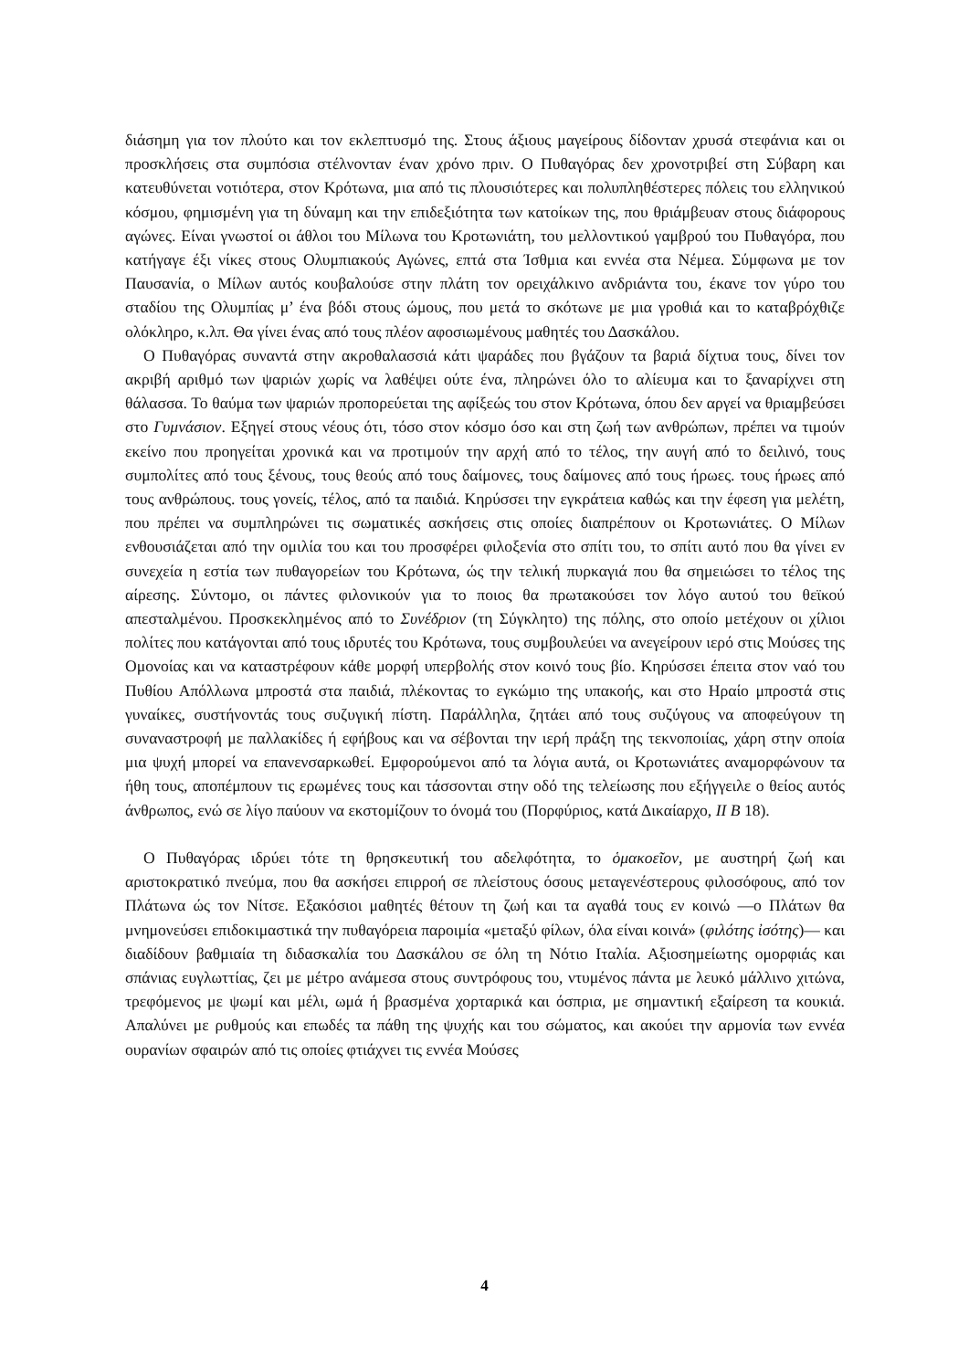διάσημη για τον πλούτο και τον εκλεπτυσμό της. Στους άξιους μαγείρους δίδονταν χρυσά στεφάνια και οι προσκλήσεις στα συμπόσια στέλνονταν έναν χρόνο πριν. Ο Πυθαγόρας δεν χρονοτριβεί στη Σύβαρη και κατευθύνεται νοτιότερα, στον Κρότωνα, μια από τις πλουσιότερες και πολυπληθέστερες πόλεις του ελληνικού κόσμου, φημισμένη για τη δύναμη και την επιδεξιότητα των κατοίκων της, που θριάμβευαν στους διάφορους αγώνες. Είναι γνωστοί οι άθλοι του Μίλωνα του Κροτωνιάτη, του μελλοντικού γαμβρού του Πυθαγόρα, που κατήγαγε έξι νίκες στους Ολυμπιακούς Αγώνες, επτά στα Ίσθμια και εννέα στα Νέμεα. Σύμφωνα με τον Παυσανία, ο Μίλων αυτός κουβαλούσε στην πλάτη τον ορειχάλκινο ανδριάντα του, έκανε τον γύρο του σταδίου της Ολυμπίας μ’ ένα βόδι στους ώμους, που μετά το σκότωνε με μια γροθιά και το καταβρόχθιζε ολόκληρο, κ.λπ. Θα γίνει ένας από τους πλέον αφοσιωμένους μαθητές του Δασκάλου.
Ο Πυθαγόρας συναντά στην ακροθαλασσιά κάτι ψαράδες που βγάζουν τα βαριά δίχτυα τους, δίνει τον ακριβή αριθμό των ψαριών χωρίς να λαθέψει ούτε ένα, πληρώνει όλο το αλίευμα και το ξαναρίχνει στη θάλασσα. Το θαύμα των ψαριών προπορεύεται της αφίξεώς του στον Κρότωνα, όπου δεν αργεί να θριαμβεύσει στο Γυμνάσιον. Εξηγεί στους νέους ότι, τόσο στον κόσμο όσο και στη ζωή των ανθρώπων, πρέπει να τιμούν εκείνο που προηγείται χρονικά και να προτιμούν την αρχή από το τέλος, την αυγή από το δειλινό, τους συμπολίτες από τους ξένους, τους θεούς από τους δαίμονες, τους δαίμονες από τους ήρωες. τους ήρωες από τους ανθρώπους. τους γονείς, τέλος, από τα παιδιά. Κηρύσσει την εγκράτεια καθώς και την έφεση για μελέτη, που πρέπει να συμπληρώνει τις σωματικές ασκήσεις στις οποίες διαπρέπουν οι Κροτωνιάτες. Ο Μίλων ενθουσιάζεται από την ομιλία του και του προσφέρει φιλοξενία στο σπίτι του, το σπίτι αυτό που θα γίνει εν συνεχεία η εστία των πυθαγορείων του Κρότωνα, ώς την τελική πυρκαγιά που θα σημειώσει το τέλος της αίρεσης. Σύντομο, οι πάντες φιλονικούν για το ποιος θα πρωτακούσει τον λόγο αυτού του θεϊκού απεσταλμένου. Προσκεκλημένος από το Συνέδριον (τη Σύγκλητο) της πόλης, στο οποίο μετέχουν οι χίλιοι πολίτες που κατάγονται από τους ιδρυτές του Κρότωνα, τους συμβουλεύει να ανεγείρουν ιερό στις Μούσες της Ομονοίας και να καταστρέφουν κάθε μορφή υπερβολής στον κοινό τους βίο. Κηρύσσει έπειτα στον ναό του Πυθίου Απόλλωνα μπροστά στα παιδιά, πλέκοντας το εγκώμιο της υπακοής, και στο Ηραίο μπροστά στις γυναίκες, συστήνοντάς τους συζυγική πίστη. Παράλληλα, ζητάει από τους συζύγους να αποφεύγουν τη συναναστροφή με παλλακίδες ή εφήβους και να σέβονται την ιερή πράξη της τεκνοποιίας, χάρη στην οποία μια ψυχή μπορεί να επανενσαρκωθεί. Εμφορούμενοι από τα λόγια αυτά, οι Κροτωνιάτες αναμορφώνουν τα ήθη τους, αποπέμπουν τις ερωμένες τους και τάσσονται στην οδό της τελείωσης που εξήγγειλε ο θείος αυτός άνθρωπος, ενώ σε λίγο παύουν να εκστομίζουν το όνομά του (Πορφύριος, κατά Δικαίαρχο, II B 18).
Ο Πυθαγόρας ιδρύει τότε τη θρησκευτική του αδελφότητα, το ὁμακοεῖον, με αυστηρή ζωή και αριστοκρατικό πνεύμα, που θα ασκήσει επιρροή σε πλείστους όσους μεταγενέστερους φιλοσόφους, από τον Πλάτωνα ώς τον Νίτσε. Εξακόσιοι μαθητές θέτουν τη ζωή και τα αγαθά τους εν κοινώ —ο Πλάτων θα μνημονεύσει επιδοκιμαστικά την πυθαγόρεια παροιμία «μεταξύ φίλων, όλα είναι κοινά» (φιλότης ἰσότης)— και διαδίδουν βαθμιαία τη διδασκαλία του Δασκάλου σε όλη τη Νότιο Ιταλία. Αξιοσημείωτης ομορφιάς και σπάνιας ευγλωττίας, ζει με μέτρο ανάμεσα στους συντρόφους του, ντυμένος πάντα με λευκό μάλλινο χιτώνα, τρεφόμενος με ψωμί και μέλι, ωμά ή βρασμένα χορταρικά και όσπρια, με σημαντική εξαίρεση τα κουκιά. Απαλύνει με ρυθμούς και επωδές τα πάθη της ψυχής και του σώματος, και ακούει την αρμονία των εννέα ουρανίων σφαιρών από τις οποίες φτιάχνει τις εννέα Μούσες
4